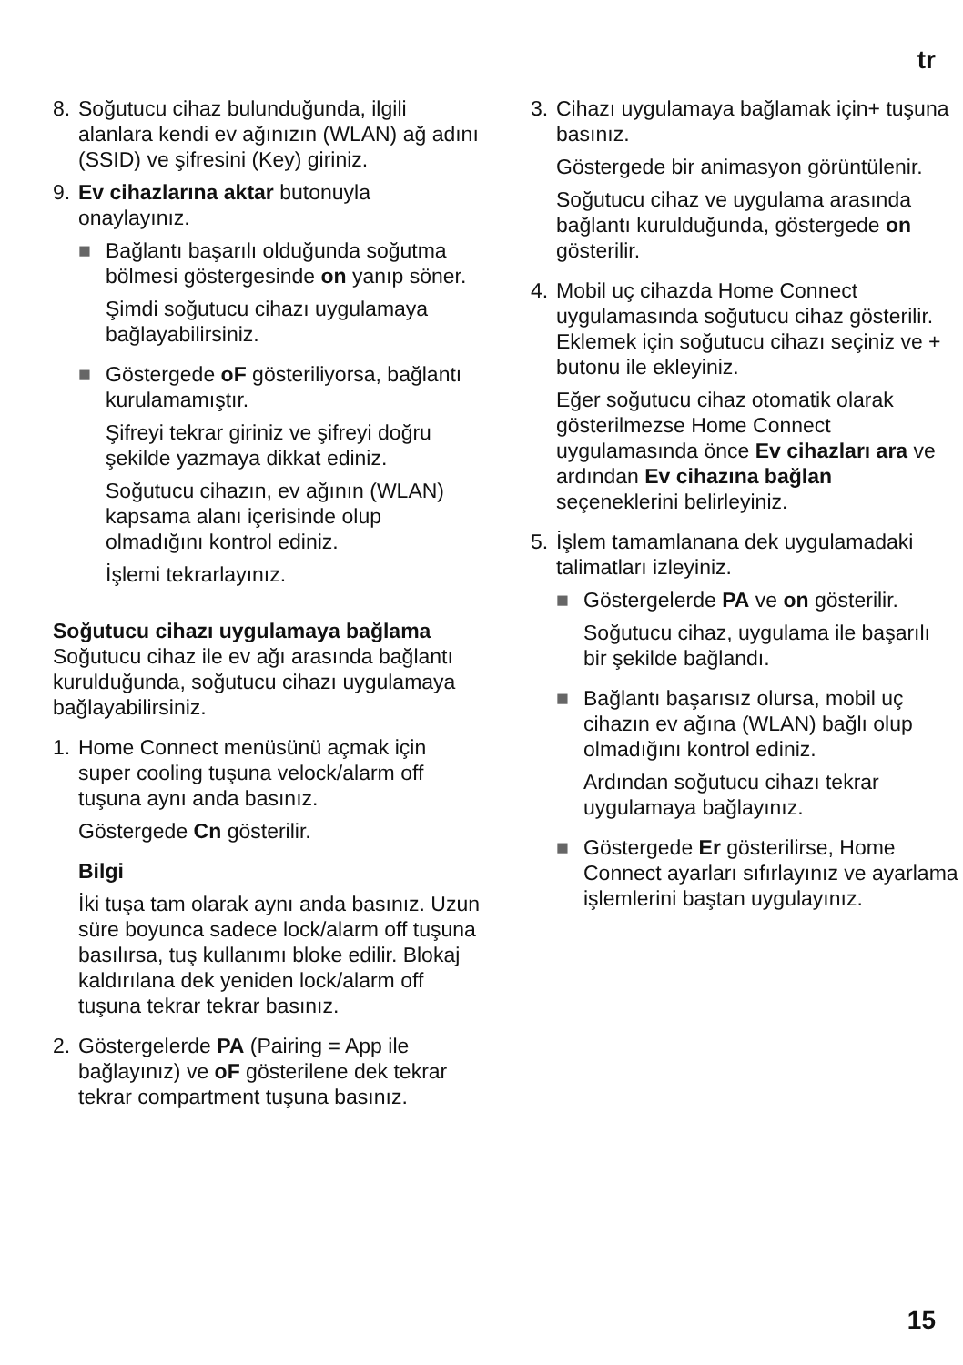tr
8. Soğutucu cihaz bulunduğunda, ilgili alanlara kendi ev ağınızın (WLAN) ağ adını (SSID) ve şifresini (Key) giriniz.
9. Ev cihazlarına aktar butonuyla onaylayınız.
■ Bağlantı başarılı olduğunda soğutma bölmesi göstergesinde on yanıp söner.
Şimdi soğutucu cihazı uygulamaya bağlayabilirsiniz.
■ Göstergede oF gösteriliyorsa, bağlantı kurulamamıştır.
Şifreyi tekrar giriniz ve şifreyi doğru şekilde yazmaya dikkat ediniz.
Soğutucu cihazın, ev ağının (WLAN) kapsama alanı içerisinde olup olmadığını kontrol ediniz.
İşlemi tekrarlayınız.
Soğutucu cihazı uygulamaya bağlama
Soğutucu cihaz ile ev ağı arasında bağlantı kurulduğunda, soğutucu cihazı uygulamaya bağlayabilirsiniz.
1. Home Connect menüsünü açmak için super cooling tuşuna velock/alarm off tuşuna aynı anda basınız.
Göstergede Cn gösterilir.
Bilgi
İki tuşa tam olarak aynı anda basınız. Uzun süre boyunca sadece lock/alarm off tuşuna basılırsa, tuş kullanımı bloke edilir. Blokaj kaldırılana dek yeniden lock/alarm off tuşuna tekrar tekrar basınız.
2. Göstergelerde PA (Pairing = App ile bağlayınız) ve oF gösterilene dek tekrar tekrar compartment tuşuna basınız.
3. Cihazı uygulamaya bağlamak için+ tuşuna basınız.
Göstergede bir animasyon görüntülenir.
Soğutucu cihaz ve uygulama arasında bağlantı kurulduğunda, göstergede on gösterilir.
4. Mobil uç cihazda Home Connect uygulamasında soğutucu cihaz gösterilir. Eklemek için soğutucu cihazı seçiniz ve + butonu ile ekleyiniz.
Eğer soğutucu cihaz otomatik olarak gösterilmezse Home Connect uygulamasında önce Ev cihazları ara ve ardından Ev cihazına bağlan seçeneklerini belirleyiniz.
5. İşlem tamamlanana dek uygulamadaki talimatları izleyiniz.
■ Göstergelerde PA ve on gösterilir.
Soğutucu cihaz, uygulama ile başarılı bir şekilde bağlandı.
■ Bağlantı başarısız olursa, mobil uç cihazın ev ağına (WLAN) bağlı olup olmadığını kontrol ediniz.
Ardından soğutucu cihazı tekrar uygulamaya bağlayınız.
■ Göstergede Er gösterilirse, Home Connect ayarları sıfırlayınız ve ayarlama işlemlerini baştan uygulayınız.
15